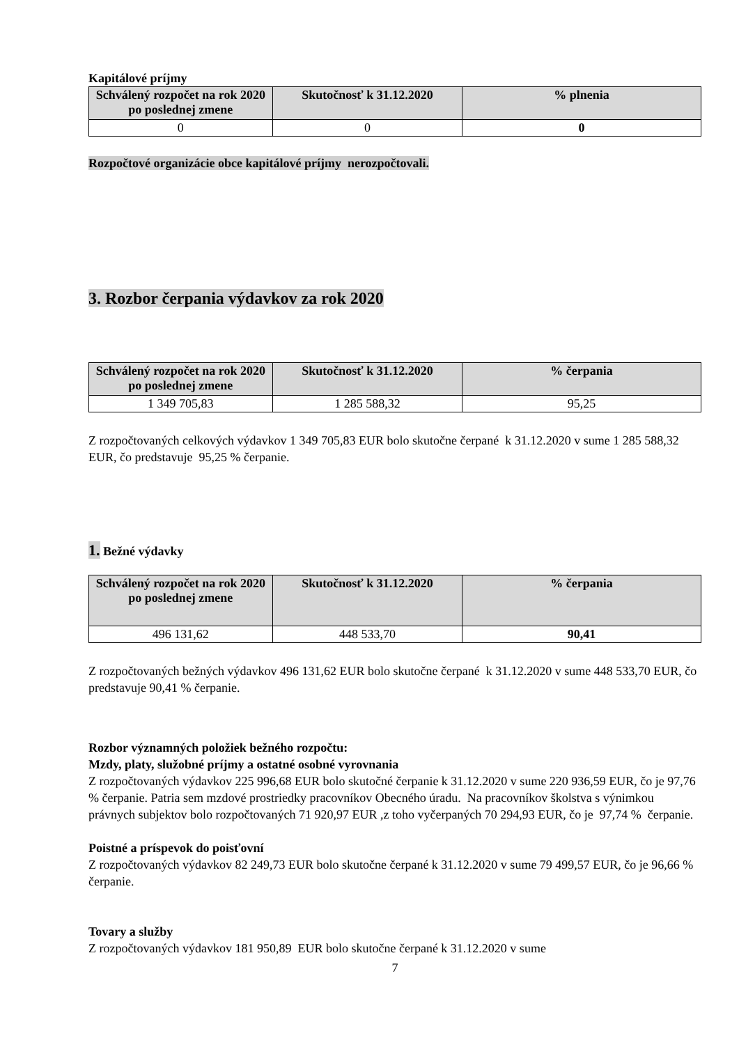Kapitálové príjmy
| Schválený rozpočet na rok 2020 po poslednej zmene | Skutočnosť k 31.12.2020 | % plnenia |
| --- | --- | --- |
| 0 | 0 | 0 |
Rozpočtové organizácie obce kapitálové príjmy nerozpočtovali.
3. Rozbor čerpania výdavkov za rok 2020
| Schválený rozpočet na rok 2020 po poslednej zmene | Skutočnosť k 31.12.2020 | % čerpania |
| --- | --- | --- |
| 1 349 705,83 | 1 285 588,32 | 95,25 |
Z rozpočtovaných celkových výdavkov 1 349 705,83 EUR bolo skutočne čerpané k 31.12.2020 v sume 1 285 588,32 EUR, čo predstavuje 95,25 % čerpanie.
1. Bežné výdavky
| Schválený rozpočet na rok 2020 po poslednej zmene | Skutočnosť k 31.12.2020 | % čerpania |
| --- | --- | --- |
| 496 131,62 | 448 533,70 | 90,41 |
Z rozpočtovaných bežných výdavkov 496 131,62 EUR bolo skutočne čerpané k 31.12.2020 v sume 448 533,70 EUR, čo predstavuje 90,41 % čerpanie.
Rozbor významných položiek bežného rozpočtu:
Mzdy, platy, služobné príjmy a ostatné osobné vyrovnania
Z rozpočtovaných výdavkov 225 996,68 EUR bolo skutočné čerpanie k 31.12.2020 v sume 220 936,59 EUR, čo je 97,76 % čerpanie. Patria sem mzdové prostriedky pracovníkov Obecného úradu. Na pracovníkov školstva s výnimkou právnych subjektov bolo rozpočtovaných 71 920,97 EUR ,z toho vyčerpaných 70 294,93 EUR, čo je 97,74 % čerpanie.
Poistné a príspevok do poisťovní
Z rozpočtovaných výdavkov 82 249,73 EUR bolo skutočne čerpané k 31.12.2020 v sume 79 499,57 EUR, čo je 96,66 % čerpanie.
Tovary a služby
Z rozpočtovaných výdavkov 181 950,89 EUR bolo skutočne čerpané k 31.12.2020 v sume
7